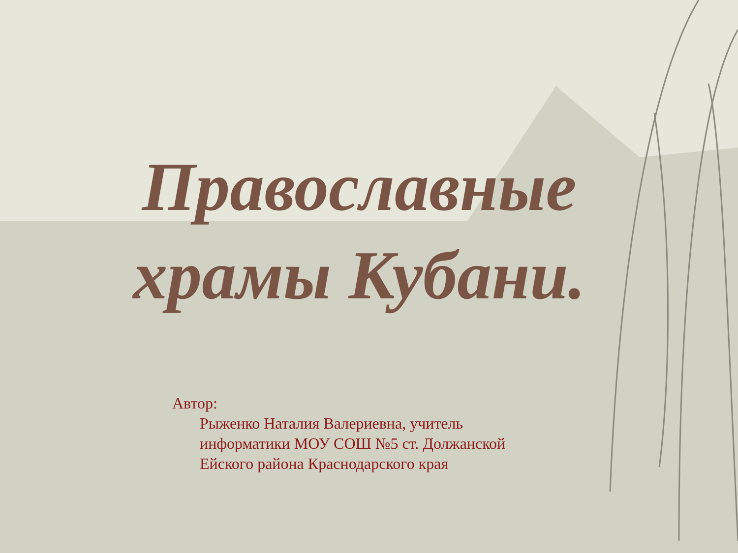Православные
храмы Кубани.
Автор:
Рыженко Наталия Валериевна, учитель
информатики МОУ СОШ №5 ст. Должанской
Ейского района Краснодарского края